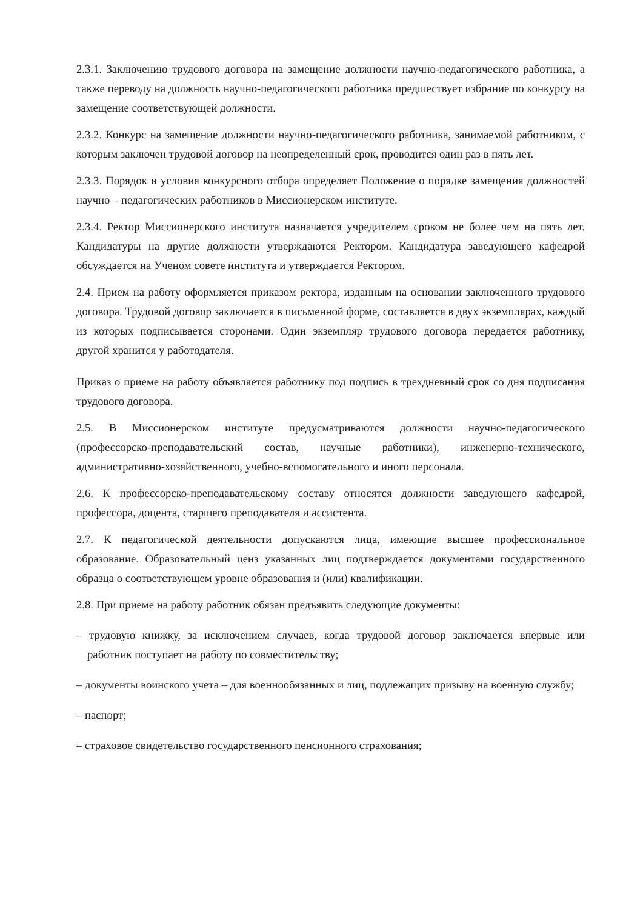2.3.1. Заключению трудового договора на замещение должности научно-педагогического работника, а также переводу на должность научно-педагогического работника предшествует избрание по конкурсу на замещение соответствующей должности.
2.3.2. Конкурс на замещение должности научно-педагогического работника, занимаемой работником, с которым заключен трудовой договор на неопределенный срок, проводится один раз в пять лет.
2.3.3. Порядок и условия конкурсного отбора определяет Положение о порядке замещения должностей научно – педагогических работников в Миссионерском институте.
2.3.4. Ректор Миссионерского института назначается учредителем сроком не более чем на пять лет. Кандидатуры на другие должности утверждаются Ректором. Кандидатура заведующего кафедрой обсуждается на Ученом совете института и утверждается Ректором.
2.4. Прием на работу оформляется приказом ректора, изданным на основании заключенного трудового договора. Трудовой договор заключается в письменной форме, составляется в двух экземплярах, каждый из которых подписывается сторонами. Один экземпляр трудового договора передается работнику, другой хранится у работодателя.
Приказ о приеме на работу объявляется работнику под подпись в трехдневный срок со дня подписания трудового договора.
2.5. В Миссионерском институте предусматриваются должности научно-педагогического (профессорско-преподавательский состав, научные работники), инженерно-технического, административно-хозяйственного, учебно-вспомогательного и иного персонала.
2.6. К профессорско-преподавательскому составу относятся должности заведующего кафедрой, профессора, доцента, старшего преподавателя и ассистента.
2.7. К педагогической деятельности допускаются лица, имеющие высшее профессиональное образование. Образовательный ценз указанных лиц подтверждается документами государственного образца о соответствующем уровне образования и (или) квалификации.
2.8. При приеме на работу работник обязан предъявить следующие документы:
– трудовую книжку, за исключением случаев, когда трудовой договор заключается впервые или работник поступает на работу по совместительству;
– документы воинского учета – для военнообязанных и лиц, подлежащих призыву на военную службу;
– паспорт;
– страховое свидетельство государственного пенсионного страхования;